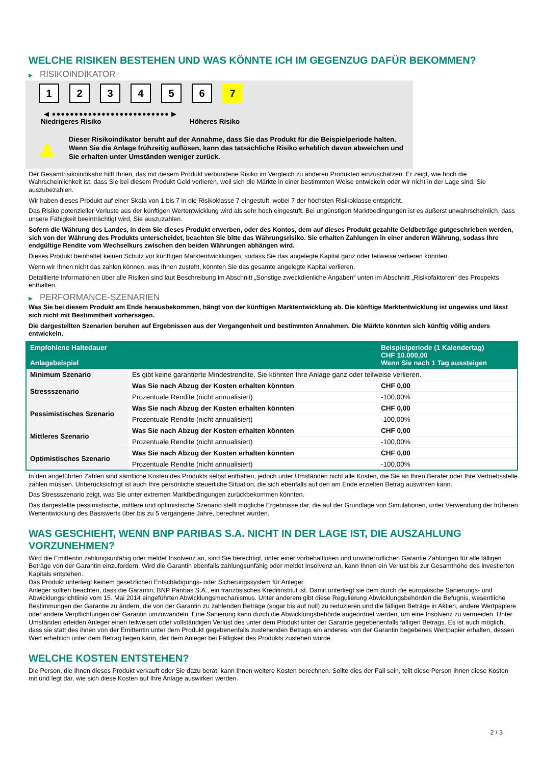WELCHE RISIKEN BESTEHEN UND WAS KÖNNTE ICH IM GEGENZUG DAFÜR BEKOMMEN?
▶ RISIKOINDIKATOR
1 2 3 4 5 6 7
◀ ●●●●●●●●●●●●●●●●●●●●●●●●●● ▶
Niedrigeres Risiko Höheres Risiko
▲
Dieser Risikoindikator beruht auf der Annahme, dass Sie das Produkt für die Beispielperiode halten.
Wenn Sie die Anlage frühzeitig auflösen, kann das tatsächliche Risiko erheblich davon abweichen und Sie erhalten unter Umständen weniger zurück.
Der Gesamtrisikoindikator hilft Ihnen, das mit diesem Produkt verbundene Risiko im Vergleich zu anderen Produkten einzuschätzen. Er zeigt, wie hoch die Wahrscheinlichkeit ist, dass Sie bei diesem Produkt Geld verlieren, weil sich die Märkte in einer bestimmten Weise entwickeln oder wir nicht in der Lage sind, Sie auszubezahlen.
Wir haben dieses Produkt auf einer Skala von 1 bis 7 in die Risikoklasse 7 eingestuft, wobei 7 der höchsten Risikoklasse entspricht.
Das Risiko potenzieller Verluste aus der künftigen Wertentwicklung wird als sehr hoch eingestuft. Bei ungünstigen Marktbedingungen ist es äußerst unwahrscheinlich, dass unsere Fähigkeit beeinträchtigt wird, Sie auszuzahlen.
Sofern die Währung des Landes, in dem Sie dieses Produkt erwerben, oder des Kontos, dem auf dieses Produkt gezahlte Geldbeträge gutgeschrieben werden, sich von der Währung des Produkts unterscheidet, beachten Sie bitte das Währungsrisiko. Sie erhalten Zahlungen in einer anderen Währung, sodass Ihre endgültige Rendite vom Wechselkurs zwischen den beiden Währungen abhängen wird.
Dieses Produkt beinhaltet keinen Schutz vor künftigen Marktentwicklungen, sodass Sie das angelegte Kapital ganz oder teilweise verlieren könnten.
Wenn wir Ihnen nicht das zahlen können, was Ihnen zusteht, könnten Sie das gesamte angelegte Kapital verlieren.
Detaillierte Informationen über alle Risiken sind laut Beschreibung im Abschnitt „Sonstige zweckdienliche Angaben“ unten im Abschnitt „Risikofaktoren“ des Prospekts enthalten.
▶ PERFORMANCE-SZENARIEN
Was Sie bei diesem Produkt am Ende herausbekommen, hängt von der künftigen Marktentwicklung ab. Die künftige Marktentwicklung ist ungewiss und lässt sich nicht mit Bestimmtheit vorhersagen.
Die dargestellten Szenarien beruhen auf Ergebnissen aus der Vergangenheit und bestimmten Annahmen. Die Märkte könnten sich künftig völlig anders entwickeln.
| Empfohlene Haltedauer Anlagebeispiel | | Beispielperiode (1 Kalendertag) CHF 10.000,00 Wenn Sie nach 1 Tag aussteigen |
| --- | --- | --- |
| Minimum Szenario | Es gibt keine garantierte Mindestrendite. Sie könnten Ihre Anlage ganz oder teilweise verlieren. | |
| Stressszenario | Was Sie nach Abzug der Kosten erhalten könnten | CHF 0,00 |
| | Prozentuale Rendite (nicht annualisiert) | -100,00% |
| Pessimistisches Szenario | Was Sie nach Abzug der Kosten erhalten könnten | CHF 0,00 |
| | Prozentuale Rendite (nicht annualisiert) | -100,00% |
| Mittleres Szenario | Was Sie nach Abzug der Kosten erhalten könnten | CHF 0,00 |
| | Prozentuale Rendite (nicht annualisiert) | -100,00% |
| Optimistisches Szenario | Was Sie nach Abzug der Kosten erhalten könnten | CHF 0,00 |
| | Prozentuale Rendite (nicht annualisiert) | -100,00% |
In den angeführten Zahlen sind sämtliche Kosten des Produkts selbst enthalten, jedoch unter Umständen nicht alle Kosten, die Sie an Ihren Berater oder Ihre Vertriebsstelle zahlen müssen. Unberücksichtigt ist auch Ihre persönliche steuerliche Situation, die sich ebenfalls auf den am Ende erzielten Betrag auswirken kann.
Das Stressszenario zeigt, was Sie unter extremen Marktbedingungen zurückbekommen könnten.
Das dargestellte pessimistische, mittlere und optimistische Szenario stellt mögliche Ergebnisse dar, die auf der Grundlage von Simulationen, unter Verwendung der früheren Wertentwicklung des Basiswerts über bis zu 5 vergangene Jahre, berechnet wurden.
WAS GESCHIEHT, WENN BNP PARIBAS S.A. NICHT IN DER LAGE IST, DIE AUSZAHLUNG VORZUNEHMEN?
Wird die Emittentin zahlungsunfähig oder meldet Insolvenz an, sind Sie berechtigt, unter einer vorbehaltlosen und unwiderruflichen Garantie Zahlungen für alle fälligen Beträge von der Garantin einzufordern. Wird die Garantin ebenfalls zahlungsunfähig oder meldet Insolvenz an, kann Ihnen ein Verlust bis zur Gesamthöhe des investierten Kapitals entstehen.
Das Produkt unterliegt keinem gesetzlichen Entschädigungs- oder Sicherungssystem für Anleger.
Anleger sollten beachten, dass die Garantin, BNP Paribas S.A., ein französisches Kreditinstitut ist. Damit unterliegt sie dem durch die europäische Sanierungs- und Abwicklungsrichtlinie vom 15. Mai 2014 eingeführten Abwicklungsmechanismus. Unter anderem gibt diese Regulierung Abwicklungsbehörden die Befugnis, wesentliche Bestimmungen der Garantie zu ändern, die von der Garantin zu zahlenden Beträge (sogar bis auf null) zu reduzieren und die fälligen Beträge in Aktien, andere Wertpapiere oder andere Verpflichtungen der Garantin umzuwandeln. Eine Sanierung kann durch die Abwicklungsbehörde angeordnet werden, um eine Insolvenz zu vermeiden. Unter Umständen erleiden Anleger einen teilweisen oder vollständigen Verlust des unter dem Produkt unter der Garantie gegebenenfalls fälligen Betrags. Es ist auch möglich, dass sie statt des ihnen von der Emittentin unter dem Produkt gegebenenfalls zustehenden Betrags ein anderes, von der Garantin begebenes Wertpapier erhalten, dessen Wert erheblich unter dem Betrag liegen kann, der dem Anleger bei Fälligkeit des Produkts zustehen würde.
WELCHE KOSTEN ENTSTEHEN?
Die Person, die Ihnen dieses Produkt verkauft oder Sie dazu berät, kann Ihnen weitere Kosten berechnen. Sollte dies der Fall sein, teilt diese Person Ihnen diese Kosten mit und legt dar, wie sich diese Kosten auf Ihre Anlage auswirken werden.
2 / 3